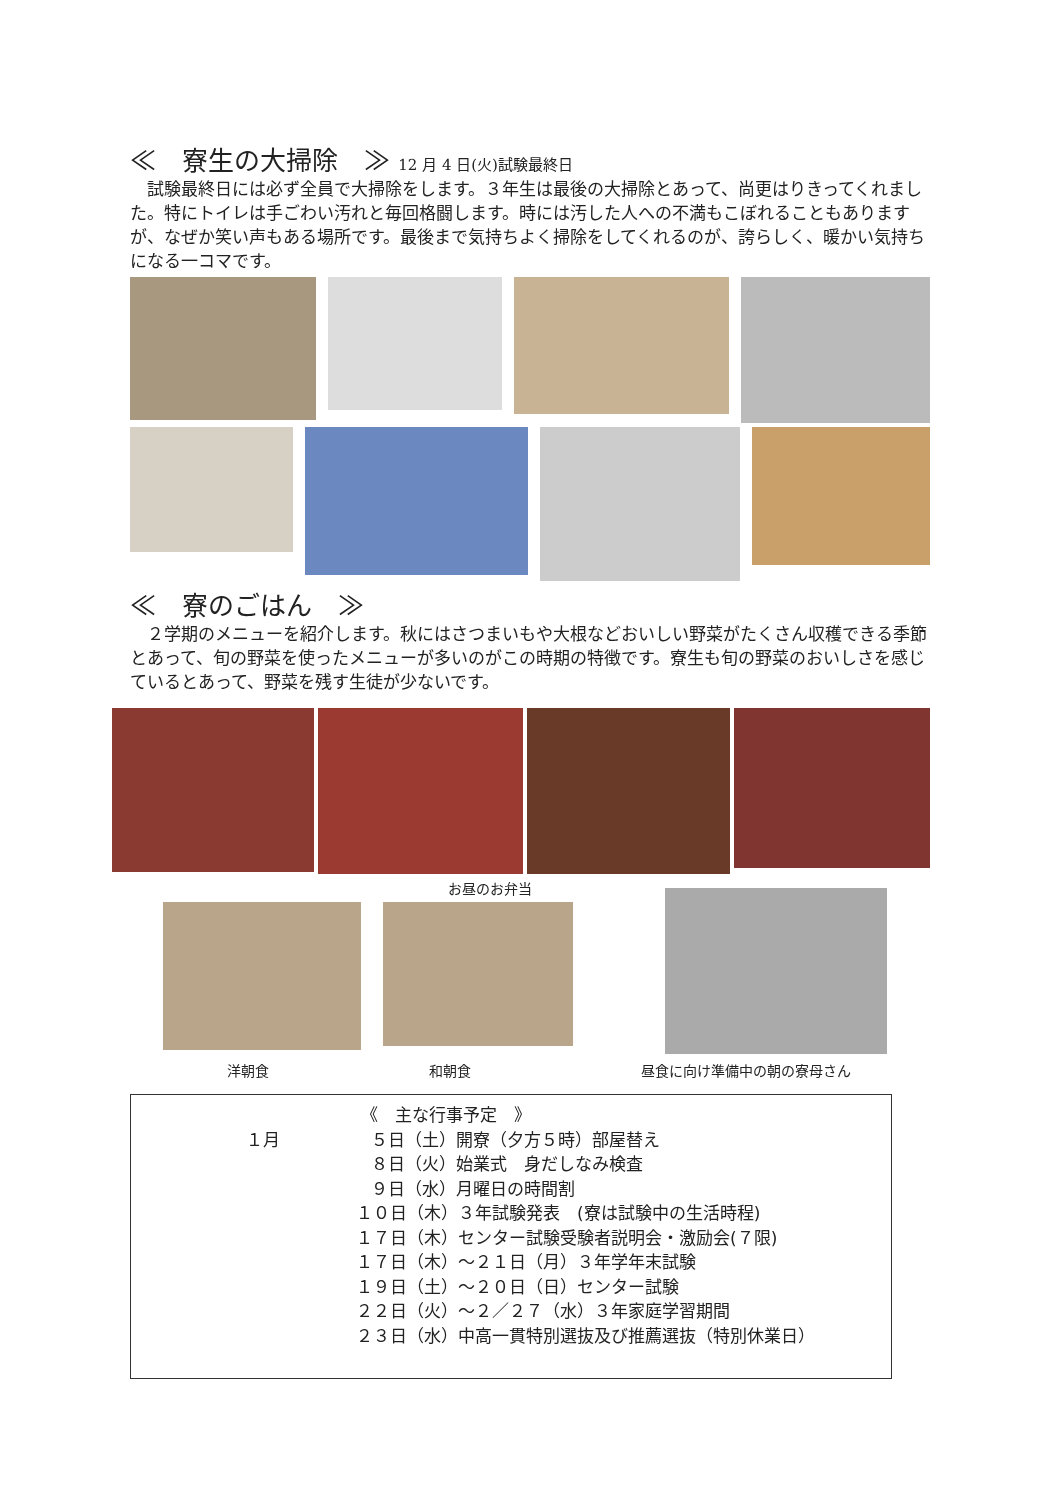≪　寮生の大掃除　≫ 12 月 4 日(火)試験最終日
　試験最終日には必ず全員で大掃除をします。３年生は最後の大掃除とあって、尚更はりきってくれました。特にトイレは手ごわい汚れと毎回格闘します。時には汚した人への不満もこぼれることもありますが、なぜか笑い声もある場所です。最後まで気持ちよく掃除をしてくれるのが、誇らしく、暖かい気持ちになる一コマです。
≪　寮のごはん　≫
　２学期のメニューを紹介します。秋にはさつまいもや大根などおいしい野菜がたくさん収穫できる季節とあって、旬の野菜を使ったメニューが多いのがこの時期の特徴です。寮生も旬の野菜のおいしさを感じているとあって、野菜を残す生徒が少ないです。
お昼のお弁当
洋朝食 和朝食 昼食に向け準備中の朝の寮母さん
《　主な行事予定　》
１月 ５日（土）開寮（夕方５時）部屋替え
８日（火）始業式　身だしなみ検査
９日（水）月曜日の時間割
１０日（木）３年試験発表　(寮は試験中の生活時程)
１７日（木）センター試験受験者説明会・激励会(７限)
１７日（木）～２１日（月）３年学年末試験
１９日（土）～２０日（日）センター試験
２２日（火）～２／２７（水）３年家庭学習期間
２３日（水）中高一貫特別選抜及び推薦選抜（特別休業日）